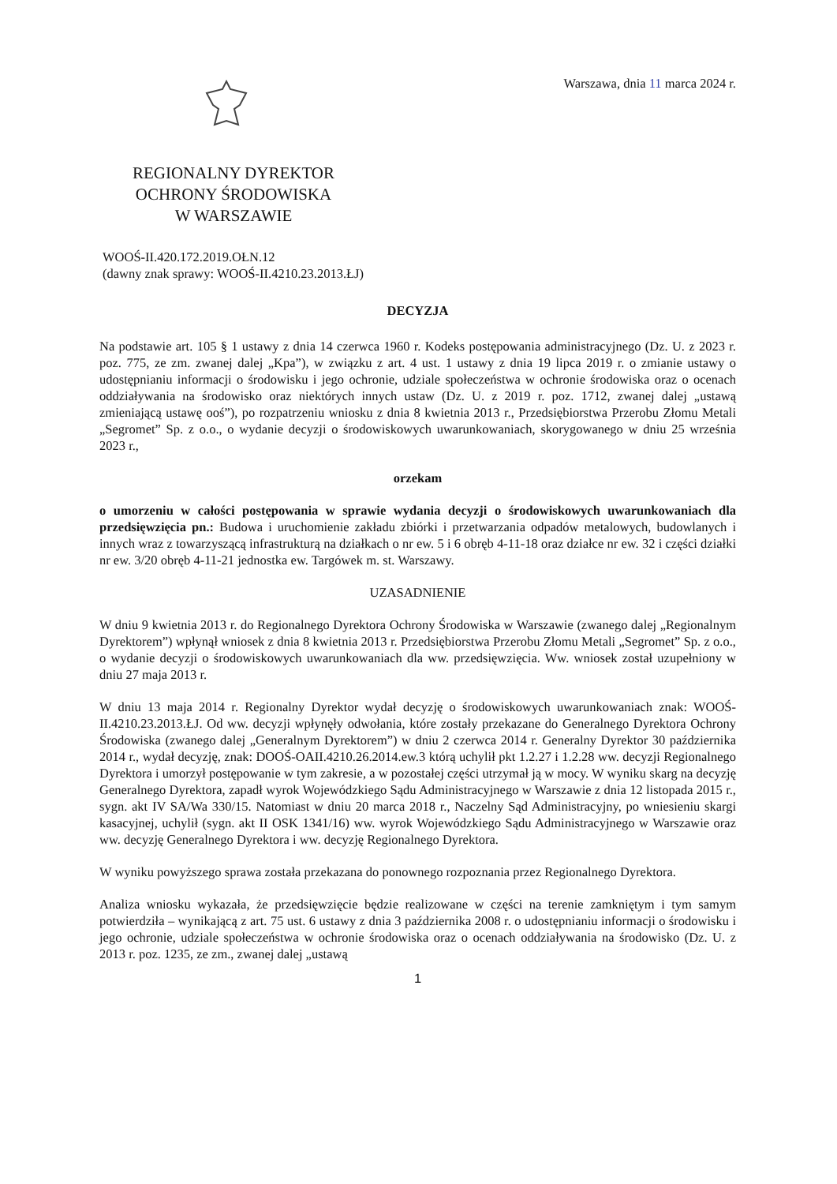Warszawa, dnia 11 marca 2024 r.
REGIONALNY DYREKTOR
OCHRONY ŚRODOWISKA
W WARSZAWIE
WOOŚ-II.420.172.2019.OŁN.12
(dawny znak sprawy: WOOŚ-II.4210.23.2013.ŁJ)
DECYZJA
Na podstawie art. 105 § 1 ustawy z dnia 14 czerwca 1960 r. Kodeks postępowania administracyjnego (Dz. U. z 2023 r. poz. 775, ze zm. zwanej dalej „Kpa”), w związku z art. 4 ust. 1 ustawy z dnia 19 lipca 2019 r. o zmianie ustawy o udostępnianiu informacji o środowisku i jego ochronie, udziale społeczeństwa w ochronie środowiska oraz o ocenach oddziaływania na środowisko oraz niektórych innych ustaw (Dz. U. z 2019 r. poz. 1712, zwanej dalej „ustawą zmieniającą ustawę ooś”), po rozpatrzeniu wniosku z dnia 8 kwietnia 2013 r., Przedsiębiorstwa Przerobu Złomu Metali „Segromet” Sp. z o.o., o wydanie decyzji o środowiskowych uwarunkowaniach, skorygowanego w dniu 25 września 2023 r.,
orzekam
o umorzeniu w całości postępowania w sprawie wydania decyzji o środowiskowych uwarunkowaniach dla przedsięwzięcia pn.: Budowa i uruchomienie zakładu zbiórki i przetwarzania odpadów metalowych, budowlanych i innych wraz z towarzyszącą infrastrukturą na działkach o nr ew. 5 i 6 obręb 4-11-18 oraz działce nr ew. 32 i części działki nr ew. 3/20 obręb 4-11-21 jednostka ew. Targówek m. st. Warszawy.
UZASADNIENIE
W dniu 9 kwietnia 2013 r. do Regionalnego Dyrektora Ochrony Środowiska w Warszawie (zwanego dalej „Regionalnym Dyrektorem”) wpłynął wniosek z dnia 8 kwietnia 2013 r. Przedsiębiorstwa Przerobu Złomu Metali „Segromet” Sp. z o.o., o wydanie decyzji o środowiskowych uwarunkowaniach dla ww. przedsięwzięcia. Ww. wniosek został uzupełniony w dniu 27 maja 2013 r.
W dniu 13 maja 2014 r. Regionalny Dyrektor wydał decyzję o środowiskowych uwarunkowaniach znak: WOOŚ-II.4210.23.2013.ŁJ. Od ww. decyzji wpłynęły odwołania, które zostały przekazane do Generalnego Dyrektora Ochrony Środowiska (zwanego dalej „Generalnym Dyrektorem”) w dniu 2 czerwca 2014 r. Generalny Dyrektor 30 października 2014 r., wydał decyzję, znak: DOOŚ-OAII.4210.26.2014.ew.3 którą uchylił pkt 1.2.27 i 1.2.28 ww. decyzji Regionalnego Dyrektora i umorzył postępowanie w tym zakresie, a w pozostałej części utrzymał ją w mocy. W wyniku skarg na decyzję Generalnego Dyrektora, zapadł wyrok Wojewódzkiego Sądu Administracyjnego w Warszawie z dnia 12 listopada 2015 r., sygn. akt IV SA/Wa 330/15. Natomiast w dniu 20 marca 2018 r., Naczelny Sąd Administracyjny, po wniesieniu skargi kasacyjnej, uchylił (sygn. akt II OSK 1341/16) ww. wyrok Wojewódzkiego Sądu Administracyjnego w Warszawie oraz ww. decyzję Generalnego Dyrektora i ww. decyzję Regionalnego Dyrektora.
W wyniku powyższego sprawa została przekazana do ponownego rozpoznania przez Regionalnego Dyrektora.
Analiza wniosku wykazała, że przedsięwzięcie będzie realizowane w części na terenie zamkniętym i tym samym potwierdziła – wynikającą z art. 75 ust. 6 ustawy z dnia 3 października 2008 r. o udostępnianiu informacji o środowisku i jego ochronie, udziale społeczeństwa w ochronie środowiska oraz o ocenach oddziaływania na środowisko (Dz. U. z 2013 r. poz. 1235, ze zm., zwanej dalej „ustawą
1